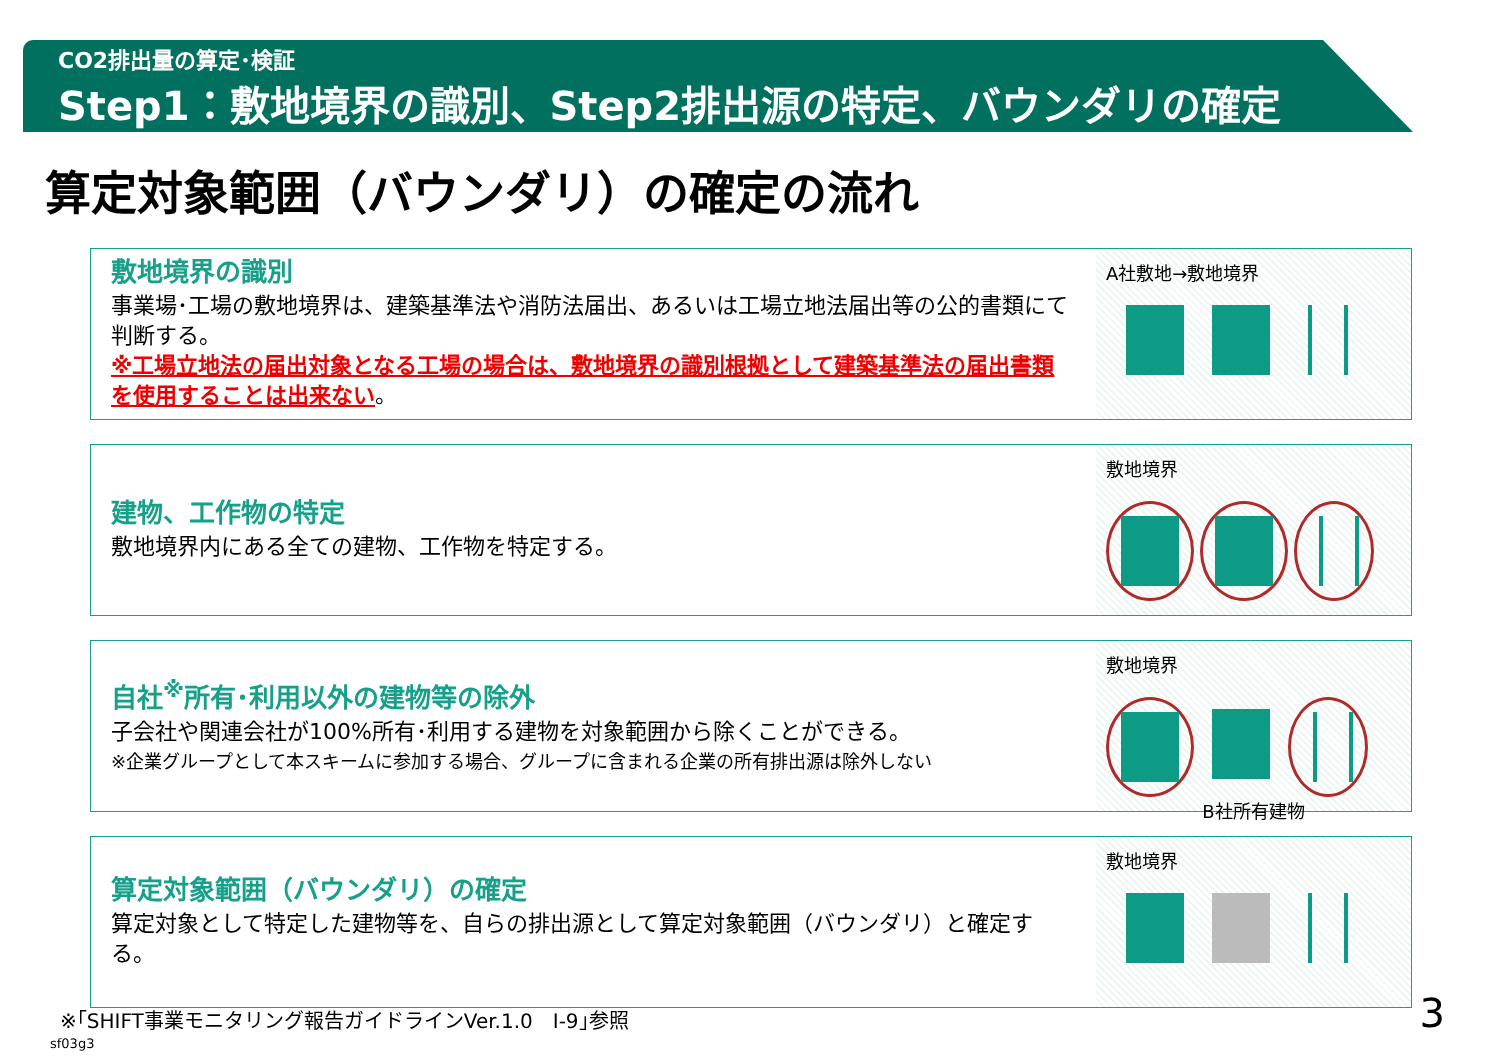CO2排出量の算定･検証
Step1：敷地境界の識別、Step2排出源の特定、バウンダリの確定
算定対象範囲（バウンダリ）の確定の流れ
敷地境界の識別
事業場･工場の敷地境界は、建築基準法や消防法届出、あるいは工場立地法届出等の公的書類にて判断する。
※工場立地法の届出対象となる工場の場合は、敷地境界の識別根拠として建築基準法の届出書類を使用することは出来ない。
A社敷地→敷地境界
建物、工作物の特定
敷地境界内にある全ての建物、工作物を特定する。
敷地境界
自社<sup>※</sup>所有･利用以外の建物等の除外
子会社や関連会社が100%所有･利用する建物を対象範囲から除くことができる。
※企業グループとして本スキームに参加する場合、グループに含まれる企業の所有排出源は除外しない
敷地境界
B社所有建物
算定対象範囲（バウンダリ）の確定
算定対象として特定した建物等を、自らの排出源として算定対象範囲（バウンダリ）と確定する。
敷地境界
※｢SHIFT事業モニタリング報告ガイドラインVer.1.0　Ⅰ-9｣参照
3
sf03g3